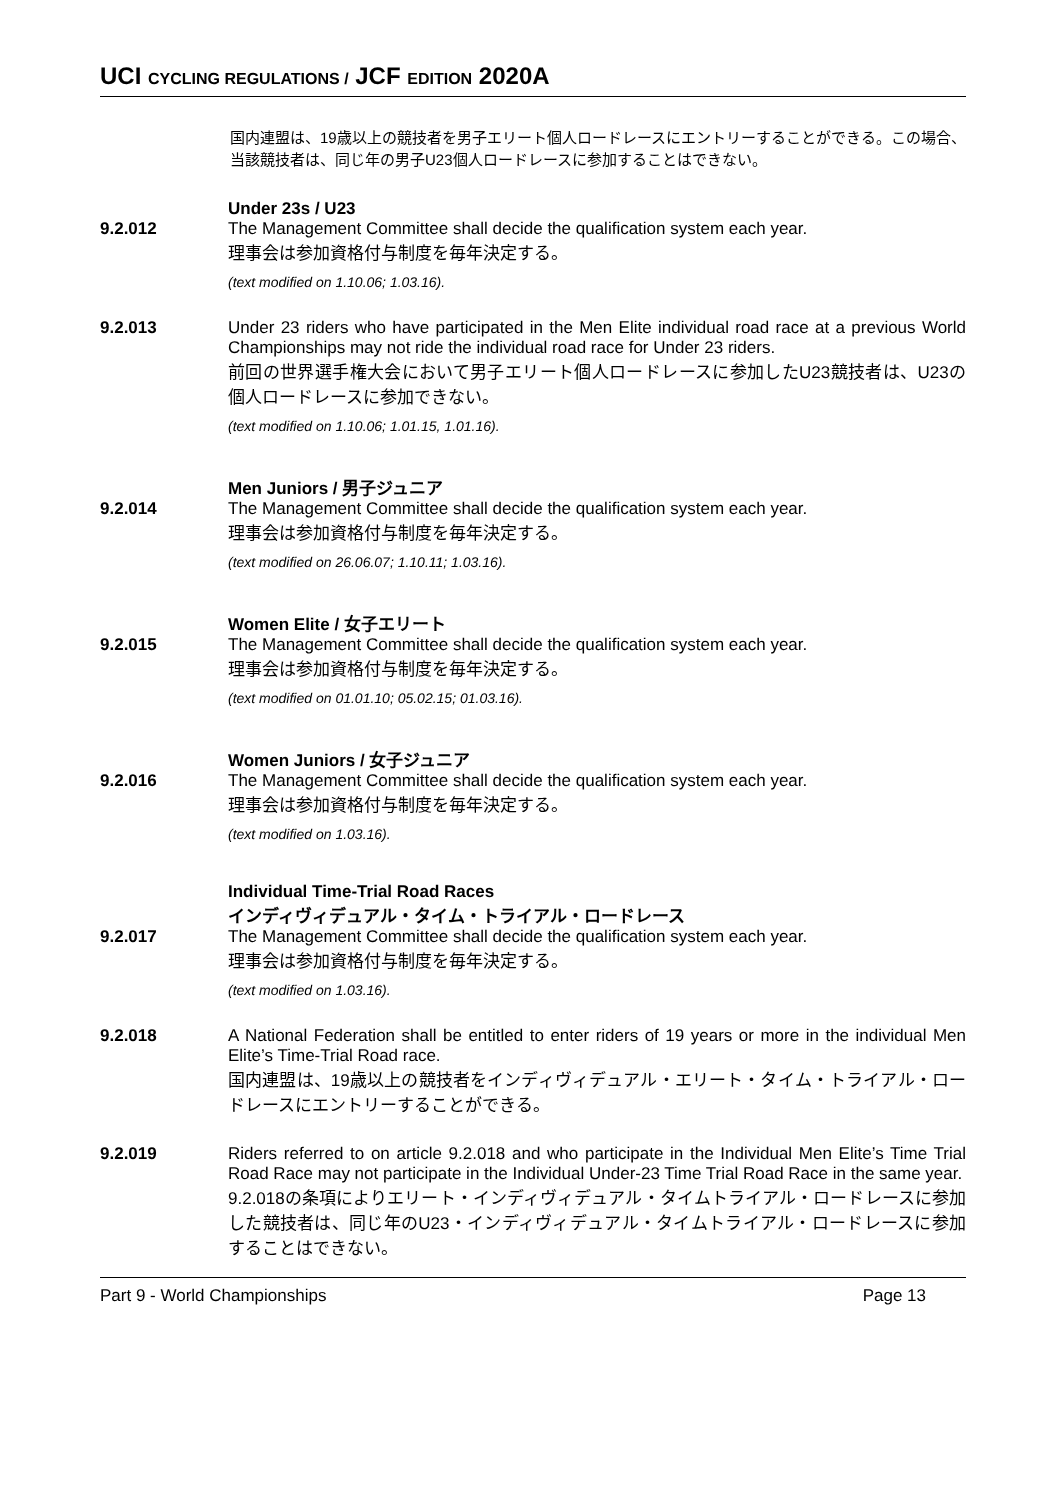UCI CYCLING REGULATIONS / JCF EDITION 2020A
国内連盟は、19歳以上の競技者を男子エリート個人ロードレースにエントリーすることができる。この場合、当該競技者は、同じ年の男子U23個人ロードレースに参加することはできない。
Under 23s / U23
9.2.012 The Management Committee shall decide the qualification system each year.
理事会は参加資格付与制度を毎年決定する。
(text modified on 1.10.06; 1.03.16).
9.2.013 Under 23 riders who have participated in the Men Elite individual road race at a previous World Championships may not ride the individual road race for Under 23 riders.
前回の世界選手権大会において男子エリート個人ロードレースに参加したU23競技者は、U23の個人ロードレースに参加できない。
(text modified on 1.10.06; 1.01.15, 1.01.16).
Men Juniors / 男子ジュニア
9.2.014 The Management Committee shall decide the qualification system each year.
理事会は参加資格付与制度を毎年決定する。
(text modified on 26.06.07; 1.10.11; 1.03.16).
Women Elite / 女子エリート
9.2.015 The Management Committee shall decide the qualification system each year.
理事会は参加資格付与制度を毎年決定する。
(text modified on 01.01.10; 05.02.15; 01.03.16).
Women Juniors / 女子ジュニア
9.2.016 The Management Committee shall decide the qualification system each year.
理事会は参加資格付与制度を毎年決定する。
(text modified on 1.03.16).
Individual Time-Trial Road Races
インディヴィデュアル・タイム・トライアル・ロードレース
9.2.017 The Management Committee shall decide the qualification system each year.
理事会は参加資格付与制度を毎年決定する。
(text modified on 1.03.16).
9.2.018 A National Federation shall be entitled to enter riders of 19 years or more in the individual Men Elite’s Time-Trial Road race.
国内連盟は、19歳以上の競技者をインディヴィデュアル・エリート・タイム・トライアル・ロードレースにエントリーすることができる。
9.2.019 Riders referred to on article 9.2.018 and who participate in the Individual Men Elite’s Time Trial Road Race may not participate in the Individual Under-23 Time Trial Road Race in the same year.
9.2.018の条項によりエリート・インディヴィデュアル・タイムトライアル・ロードレースに参加した競技者は、同じ年のU23・インディヴィデュアル・タイムトライアル・ロードレースに参加することはできない。
Part 9 - World Championships Page 13